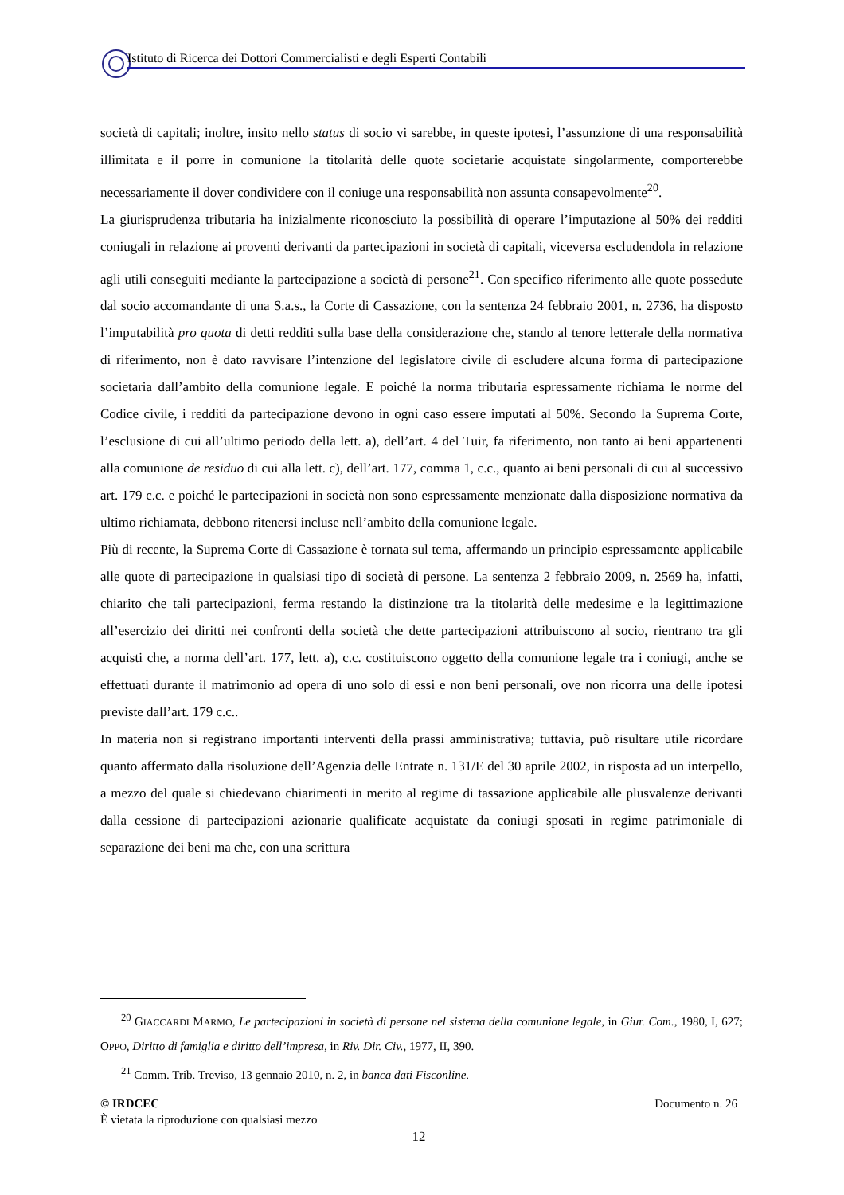Istituto di Ricerca dei Dottori Commercialisti e degli Esperti Contabili
società di capitali; inoltre, insito nello status di socio vi sarebbe, in queste ipotesi, l’assunzione di una responsabilità illimitata e il porre in comunione la titolarità delle quote societarie acquistate singolarmente, comporterebbe necessariamente il dover condividere con il coniuge una responsabilità non assunta consapevolmente<sup>20</sup>.
La giurisprudenza tributaria ha inizialmente riconosciuto la possibilità di operare l’imputazione al 50% dei redditi coniugali in relazione ai proventi derivanti da partecipazioni in società di capitali, viceversa escludendola in relazione agli utili conseguiti mediante la partecipazione a società di persone<sup>21</sup>. Con specifico riferimento alle quote possedute dal socio accomandante di una S.a.s., la Corte di Cassazione, con la sentenza 24 febbraio 2001, n. 2736, ha disposto l’imputabilità pro quota di detti redditi sulla base della considerazione che, stando al tenore letterale della normativa di riferimento, non è dato ravvisare l’intenzione del legislatore civile di escludere alcuna forma di partecipazione societaria dall’ambito della comunione legale. E poiché la norma tributaria espressamente richiama le norme del Codice civile, i redditi da partecipazione devono in ogni caso essere imputati al 50%. Secondo la Suprema Corte, l’esclusione di cui all’ultimo periodo della lett. a), dell’art. 4 del Tuir, fa riferimento, non tanto ai beni appartenenti alla comunione de residuo di cui alla lett. c), dell’art. 177, comma 1, c.c., quanto ai beni personali di cui al successivo art. 179 c.c. e poiché le partecipazioni in società non sono espressamente menzionate dalla disposizione normativa da ultimo richiamata, debbono ritenersi incluse nell’ambito della comunione legale.
Più di recente, la Suprema Corte di Cassazione è tornata sul tema, affermando un principio espressamente applicabile alle quote di partecipazione in qualsiasi tipo di società di persone. La sentenza 2 febbraio 2009, n. 2569 ha, infatti, chiarito che tali partecipazioni, ferma restando la distinzione tra la titolarità delle medesime e la legittimazione all’esercizio dei diritti nei confronti della società che dette partecipazioni attribuiscono al socio, rientrano tra gli acquisti che, a norma dell’art. 177, lett. a), c.c. costituiscono oggetto della comunione legale tra i coniugi, anche se effettuati durante il matrimonio ad opera di uno solo di essi e non beni personali, ove non ricorra una delle ipotesi previste dall’art. 179 c.c..
In materia non si registrano importanti interventi della prassi amministrativa; tuttavia, può risultare utile ricordare quanto affermato dalla risoluzione dell’Agenzia delle Entrate n. 131/E del 30 aprile 2002, in risposta ad un interpello, a mezzo del quale si chiedevano chiarimenti in merito al regime di tassazione applicabile alle plusvalenze derivanti dalla cessione di partecipazioni azionarie qualificate acquistate da coniugi sposati in regime patrimoniale di separazione dei beni ma che, con una scrittura
<sup>20</sup> GIACCARDI MARMO, Le partecipazioni in società di persone nel sistema della comunione legale, in Giur. Com., 1980, I, 627; OPPO, Diritto di famiglia e diritto dell’impresa, in Riv. Dir. Civ., 1977, II, 390.
<sup>21</sup> Comm. Trib. Treviso, 13 gennaio 2010, n. 2, in banca dati Fisconline.
© IRDCEC Documento n. 26
È vietata la riproduzione con qualsiasi mezzo
12